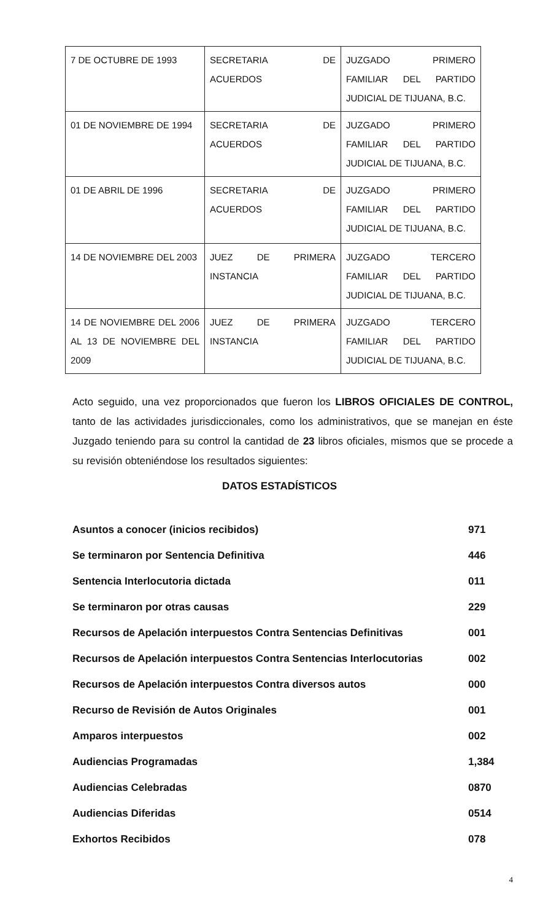| 7 DE OCTUBRE DE 1993 | SECRETARIA DE ACUERDOS | JUZGADO PRIMERO FAMILIAR DEL PARTIDO JUDICIAL DE TIJUANA, B.C. |
| 01 DE NOVIEMBRE DE 1994 | SECRETARIA DE ACUERDOS | JUZGADO PRIMERO FAMILIAR DEL PARTIDO JUDICIAL DE TIJUANA, B.C. |
| 01 DE ABRIL DE 1996 | SECRETARIA DE ACUERDOS | JUZGADO PRIMERO FAMILIAR DEL PARTIDO JUDICIAL DE TIJUANA, B.C. |
| 14 DE NOVIEMBRE DEL 2003 | JUEZ DE PRIMERA INSTANCIA | JUZGADO TERCERO FAMILIAR DEL PARTIDO JUDICIAL DE TIJUANA, B.C. |
| 14 DE NOVIEMBRE DEL 2006 AL 13 DE NOVIEMBRE DEL 2009 | JUEZ DE PRIMERA INSTANCIA | JUZGADO TERCERO FAMILIAR DEL PARTIDO JUDICIAL DE TIJUANA, B.C. |
Acto seguido, una vez proporcionados que fueron los LIBROS OFICIALES DE CONTROL, tanto de las actividades jurisdiccionales, como los administrativos, que se manejan en éste Juzgado teniendo para su control la cantidad de 23 libros oficiales, mismos que se procede a su revisión obteniéndose los resultados siguientes:
DATOS ESTADÍSTICOS
| Asuntos a conocer (inicios recibidos) | 971 |
| Se terminaron por Sentencia Definitiva | 446 |
| Sentencia Interlocutoria dictada | 011 |
| Se terminaron por otras causas | 229 |
| Recursos de Apelación interpuestos Contra Sentencias Definitivas | 001 |
| Recursos de Apelación interpuestos Contra Sentencias Interlocutorias | 002 |
| Recursos de Apelación interpuestos Contra diversos autos | 000 |
| Recurso de Revisión de Autos Originales | 001 |
| Amparos interpuestos | 002 |
| Audiencias Programadas | 1,384 |
| Audiencias Celebradas | 0870 |
| Audiencias Diferidas | 0514 |
| Exhortos Recibidos | 078 |
4